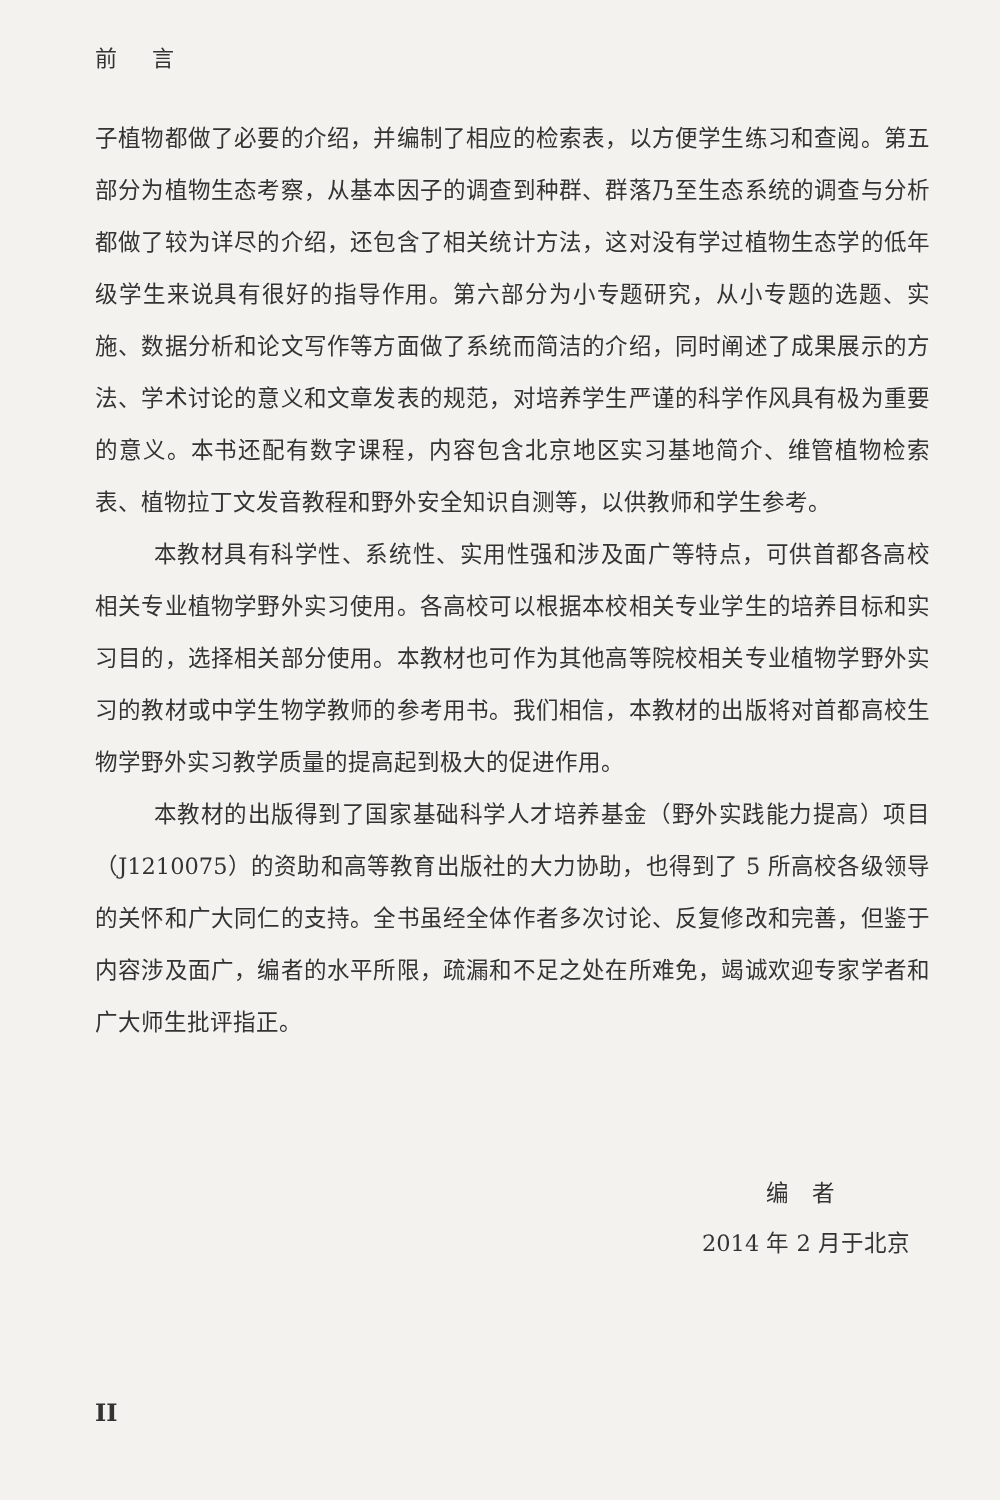前 言
子植物都做了必要的介绍，并编制了相应的检索表，以方便学生练习和查阅。第五部分为植物生态考察，从基本因子的调查到种群、群落乃至生态系统的调查与分析都做了较为详尽的介绍，还包含了相关统计方法，这对没有学过植物生态学的低年级学生来说具有很好的指导作用。第六部分为小专题研究，从小专题的选题、实施、数据分析和论文写作等方面做了系统而简洁的介绍，同时阐述了成果展示的方法、学术讨论的意义和文章发表的规范，对培养学生严谨的科学作风具有极为重要的意义。本书还配有数字课程，内容包含北京地区实习基地简介、维管植物检索表、植物拉丁文发音教程和野外安全知识自测等，以供教师和学生参考。
本教材具有科学性、系统性、实用性强和涉及面广等特点，可供首都各高校相关专业植物学野外实习使用。各高校可以根据本校相关专业学生的培养目标和实习目的，选择相关部分使用。本教材也可作为其他高等院校相关专业植物学野外实习的教材或中学生物学教师的参考用书。我们相信，本教材的出版将对首都高校生物学野外实习教学质量的提高起到极大的促进作用。
本教材的出版得到了国家基础科学人才培养基金（野外实践能力提高）项目（J1210075）的资助和高等教育出版社的大力协助，也得到了 5 所高校各级领导的关怀和广大同仁的支持。全书虽经全体作者多次讨论、反复修改和完善，但鉴于内容涉及面广，编者的水平所限，疏漏和不足之处在所难免，竭诚欢迎专家学者和广大师生批评指正。
编　者
2014 年 2 月于北京
II